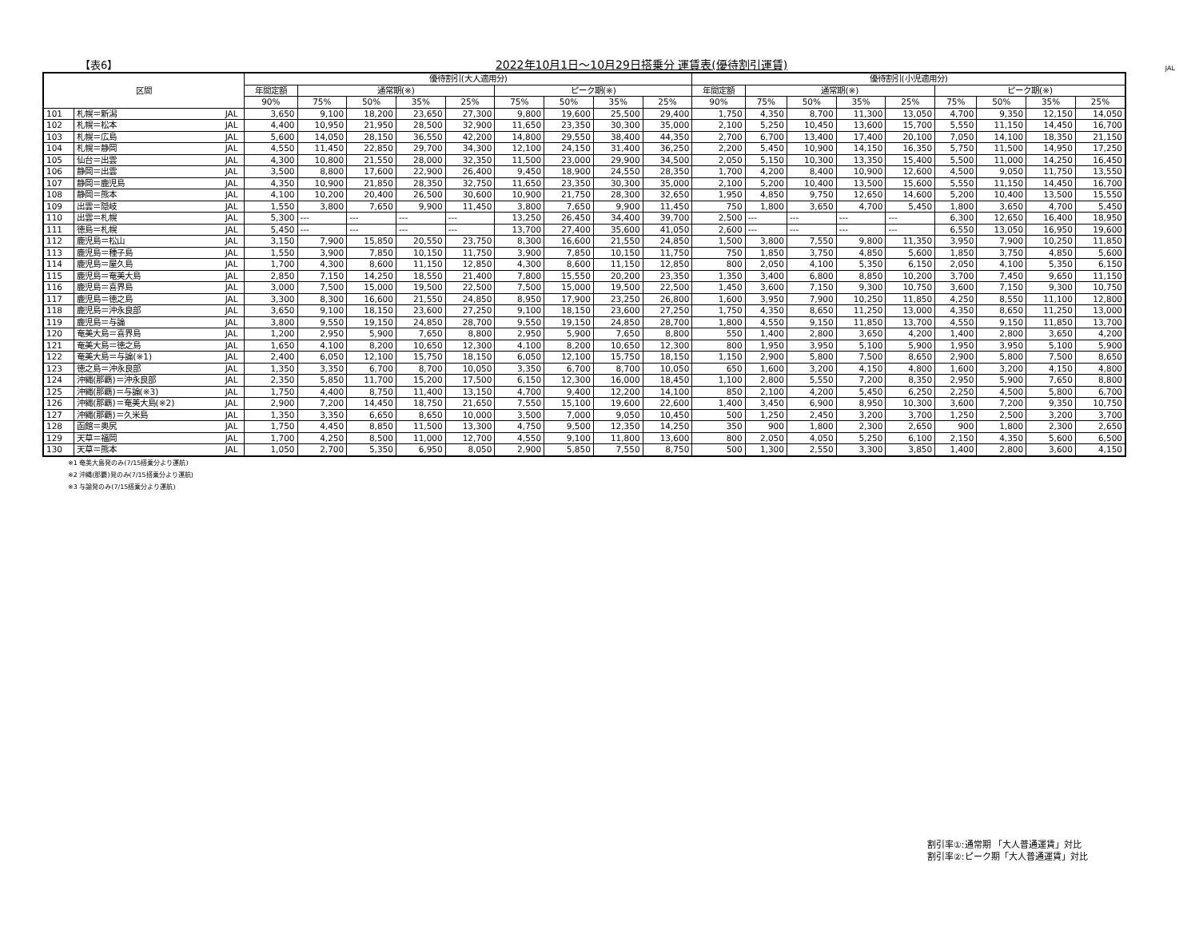【表6】 2022年10月1日～10月29日搭乗分 運賃表(優待割引運賃) JAL
| 区間 | | | 優待割引(大人適用分) | | | | | | | | | 優待割引(小児適用分) | | | | | | | | |
| --- | --- | --- | --- | --- | --- | --- | --- | --- | --- | --- | --- | --- | --- | --- | --- | --- | --- | --- | --- | --- |
| | | | 年間定額 | 通常期(※) | | | | ピーク期(※) | | | | 年間定額 | 通常期(※) | | | | ピーク期(※) | | | |
| | | | 90% | 75% | 50% | 35% | 25% | 75% | 50% | 35% | 25% | 90% | 75% | 50% | 35% | 25% | 75% | 50% | 35% | 25% |
| 101 | 札幌＝新潟 | JAL | 3,650 | 9,100 | 18,200 | 23,650 | 27,300 | 9,800 | 19,600 | 25,500 | 29,400 | 1,750 | 4,350 | 8,700 | 11,300 | 13,050 | 4,700 | 9,350 | 12,150 | 14,050 |
| 102 | 札幌＝松本 | JAL | 4,400 | 10,950 | 21,950 | 28,500 | 32,900 | 11,650 | 23,350 | 30,300 | 35,000 | 2,100 | 5,250 | 10,450 | 13,600 | 15,700 | 5,550 | 11,150 | 14,450 | 16,700 |
| 103 | 札幌＝広島 | JAL | 5,600 | 14,050 | 28,150 | 36,550 | 42,200 | 14,800 | 29,550 | 38,400 | 44,350 | 2,700 | 6,700 | 13,400 | 17,400 | 20,100 | 7,050 | 14,100 | 18,350 | 21,150 |
| 104 | 札幌＝静岡 | JAL | 4,550 | 11,450 | 22,850 | 29,700 | 34,300 | 12,100 | 24,150 | 31,400 | 36,250 | 2,200 | 5,450 | 10,900 | 14,150 | 16,350 | 5,750 | 11,500 | 14,950 | 17,250 |
| 105 | 仙台＝出雲 | JAL | 4,300 | 10,800 | 21,550 | 28,000 | 32,350 | 11,500 | 23,000 | 29,900 | 34,500 | 2,050 | 5,150 | 10,300 | 13,350 | 15,400 | 5,500 | 11,000 | 14,250 | 16,450 |
| 106 | 静岡＝出雲 | JAL | 3,500 | 8,800 | 17,600 | 22,900 | 26,400 | 9,450 | 18,900 | 24,550 | 28,350 | 1,700 | 4,200 | 8,400 | 10,900 | 12,600 | 4,500 | 9,050 | 11,750 | 13,550 |
| 107 | 静岡＝鹿児島 | JAL | 4,350 | 10,900 | 21,850 | 28,350 | 32,750 | 11,650 | 23,350 | 30,300 | 35,000 | 2,100 | 5,200 | 10,400 | 13,500 | 15,600 | 5,550 | 11,150 | 14,450 | 16,700 |
| 108 | 静岡＝熊本 | JAL | 4,100 | 10,200 | 20,400 | 26,500 | 30,600 | 10,900 | 21,750 | 28,300 | 32,650 | 1,950 | 4,850 | 9,750 | 12,650 | 14,600 | 5,200 | 10,400 | 13,500 | 15,550 |
| 109 | 出雲＝隠岐 | JAL | 1,550 | 3,800 | 7,650 | 9,900 | 11,450 | 3,800 | 7,650 | 9,900 | 11,450 | 750 | 1,800 | 3,650 | 4,700 | 5,450 | 1,800 | 3,650 | 4,700 | 5,450 |
| 110 | 出雲＝札幌 | JAL | 5,300 | --- | --- | --- | --- | 13,250 | 26,450 | 34,400 | 39,700 | 2,500 | --- | --- | --- | --- | 6,300 | 12,650 | 16,400 | 18,950 |
| 111 | 徳島＝札幌 | JAL | 5,450 | --- | --- | --- | --- | 13,700 | 27,400 | 35,600 | 41,050 | 2,600 | --- | --- | --- | --- | 6,550 | 13,050 | 16,950 | 19,600 |
| 112 | 鹿児島＝松山 | JAL | 3,150 | 7,900 | 15,850 | 20,550 | 23,750 | 8,300 | 16,600 | 21,550 | 24,850 | 1,500 | 3,800 | 7,550 | 9,800 | 11,350 | 3,950 | 7,900 | 10,250 | 11,850 |
| 113 | 鹿児島＝種子島 | JAL | 1,550 | 3,900 | 7,850 | 10,150 | 11,750 | 3,900 | 7,850 | 10,150 | 11,750 | 750 | 1,850 | 3,750 | 4,850 | 5,600 | 1,850 | 3,750 | 4,850 | 5,600 |
| 114 | 鹿児島＝屋久島 | JAL | 1,700 | 4,300 | 8,600 | 11,150 | 12,850 | 4,300 | 8,600 | 11,150 | 12,850 | 800 | 2,050 | 4,100 | 5,350 | 6,150 | 2,050 | 4,100 | 5,350 | 6,150 |
| 115 | 鹿児島＝奄美大島 | JAL | 2,850 | 7,150 | 14,250 | 18,550 | 21,400 | 7,800 | 15,550 | 20,200 | 23,350 | 1,350 | 3,400 | 6,800 | 8,850 | 10,200 | 3,700 | 7,450 | 9,650 | 11,150 |
| 116 | 鹿児島＝喜界島 | JAL | 3,000 | 7,500 | 15,000 | 19,500 | 22,500 | 7,500 | 15,000 | 19,500 | 22,500 | 1,450 | 3,600 | 7,150 | 9,300 | 10,750 | 3,600 | 7,150 | 9,300 | 10,750 |
| 117 | 鹿児島＝徳之島 | JAL | 3,300 | 8,300 | 16,600 | 21,550 | 24,850 | 8,950 | 17,900 | 23,250 | 26,800 | 1,600 | 3,950 | 7,900 | 10,250 | 11,850 | 4,250 | 8,550 | 11,100 | 12,800 |
| 118 | 鹿児島＝沖永良部 | JAL | 3,650 | 9,100 | 18,150 | 23,600 | 27,250 | 9,100 | 18,150 | 23,600 | 27,250 | 1,750 | 4,350 | 8,650 | 11,250 | 13,000 | 4,350 | 8,650 | 11,250 | 13,000 |
| 119 | 鹿児島＝与論 | JAL | 3,800 | 9,550 | 19,150 | 24,850 | 28,700 | 9,550 | 19,150 | 24,850 | 28,700 | 1,800 | 4,550 | 9,150 | 11,850 | 13,700 | 4,550 | 9,150 | 11,850 | 13,700 |
| 120 | 奄美大島＝喜界島 | JAL | 1,200 | 2,950 | 5,900 | 7,650 | 8,800 | 2,950 | 5,900 | 7,650 | 8,800 | 550 | 1,400 | 2,800 | 3,650 | 4,200 | 1,400 | 2,800 | 3,650 | 4,200 |
| 121 | 奄美大島＝徳之島 | JAL | 1,650 | 4,100 | 8,200 | 10,650 | 12,300 | 4,100 | 8,200 | 10,650 | 12,300 | 800 | 1,950 | 3,950 | 5,100 | 5,900 | 1,950 | 3,950 | 5,100 | 5,900 |
| 122 | 奄美大島＝与論(※1) | JAL | 2,400 | 6,050 | 12,100 | 15,750 | 18,150 | 6,050 | 12,100 | 15,750 | 18,150 | 1,150 | 2,900 | 5,800 | 7,500 | 8,650 | 2,900 | 5,800 | 7,500 | 8,650 |
| 123 | 徳之島＝沖永良部 | JAL | 1,350 | 3,350 | 6,700 | 8,700 | 10,050 | 3,350 | 6,700 | 8,700 | 10,050 | 650 | 1,600 | 3,200 | 4,150 | 4,800 | 1,600 | 3,200 | 4,150 | 4,800 |
| 124 | 沖縄(那覇)＝沖永良部 | JAL | 2,350 | 5,850 | 11,700 | 15,200 | 17,500 | 6,150 | 12,300 | 16,000 | 18,450 | 1,100 | 2,800 | 5,550 | 7,200 | 8,350 | 2,950 | 5,900 | 7,650 | 8,800 |
| 125 | 沖縄(那覇)＝与論(※3) | JAL | 1,750 | 4,400 | 8,750 | 11,400 | 13,150 | 4,700 | 9,400 | 12,200 | 14,100 | 850 | 2,100 | 4,200 | 5,450 | 6,250 | 2,250 | 4,500 | 5,800 | 6,700 |
| 126 | 沖縄(那覇)＝奄美大島(※2) | JAL | 2,900 | 7,200 | 14,450 | 18,750 | 21,650 | 7,550 | 15,100 | 19,600 | 22,600 | 1,400 | 3,450 | 6,900 | 8,950 | 10,300 | 3,600 | 7,200 | 9,350 | 10,750 |
| 127 | 沖縄(那覇)＝久米島 | JAL | 1,350 | 3,350 | 6,650 | 8,650 | 10,000 | 3,500 | 7,000 | 9,050 | 10,450 | 500 | 1,250 | 2,450 | 3,200 | 3,700 | 1,250 | 2,500 | 3,200 | 3,700 |
| 128 | 函館＝奥尻 | JAL | 1,750 | 4,450 | 8,850 | 11,500 | 13,300 | 4,750 | 9,500 | 12,350 | 14,250 | 350 | 900 | 1,800 | 2,300 | 2,650 | 900 | 1,800 | 2,300 | 2,650 |
| 129 | 天草＝福岡 | JAL | 1,700 | 4,250 | 8,500 | 11,000 | 12,700 | 4,550 | 9,100 | 11,800 | 13,600 | 800 | 2,050 | 4,050 | 5,250 | 6,100 | 2,150 | 4,350 | 5,600 | 6,500 |
| 130 | 天草＝熊本 | JAL | 1,050 | 2,700 | 5,350 | 6,950 | 8,050 | 2,900 | 5,850 | 7,550 | 8,750 | 500 | 1,300 | 2,550 | 3,300 | 3,850 | 1,400 | 2,800 | 3,600 | 4,150 |
※1 奄美大島発のみ(7/15搭乗分より運航)
※2 沖縄(那覇)発のみ(7/15搭乗分より運航)
※3 与論発のみ(7/15搭乗分より運航)
割引率①:通常期 「大人普通運賃」対比
割引率②:ピーク期「大人普通運賃」対比